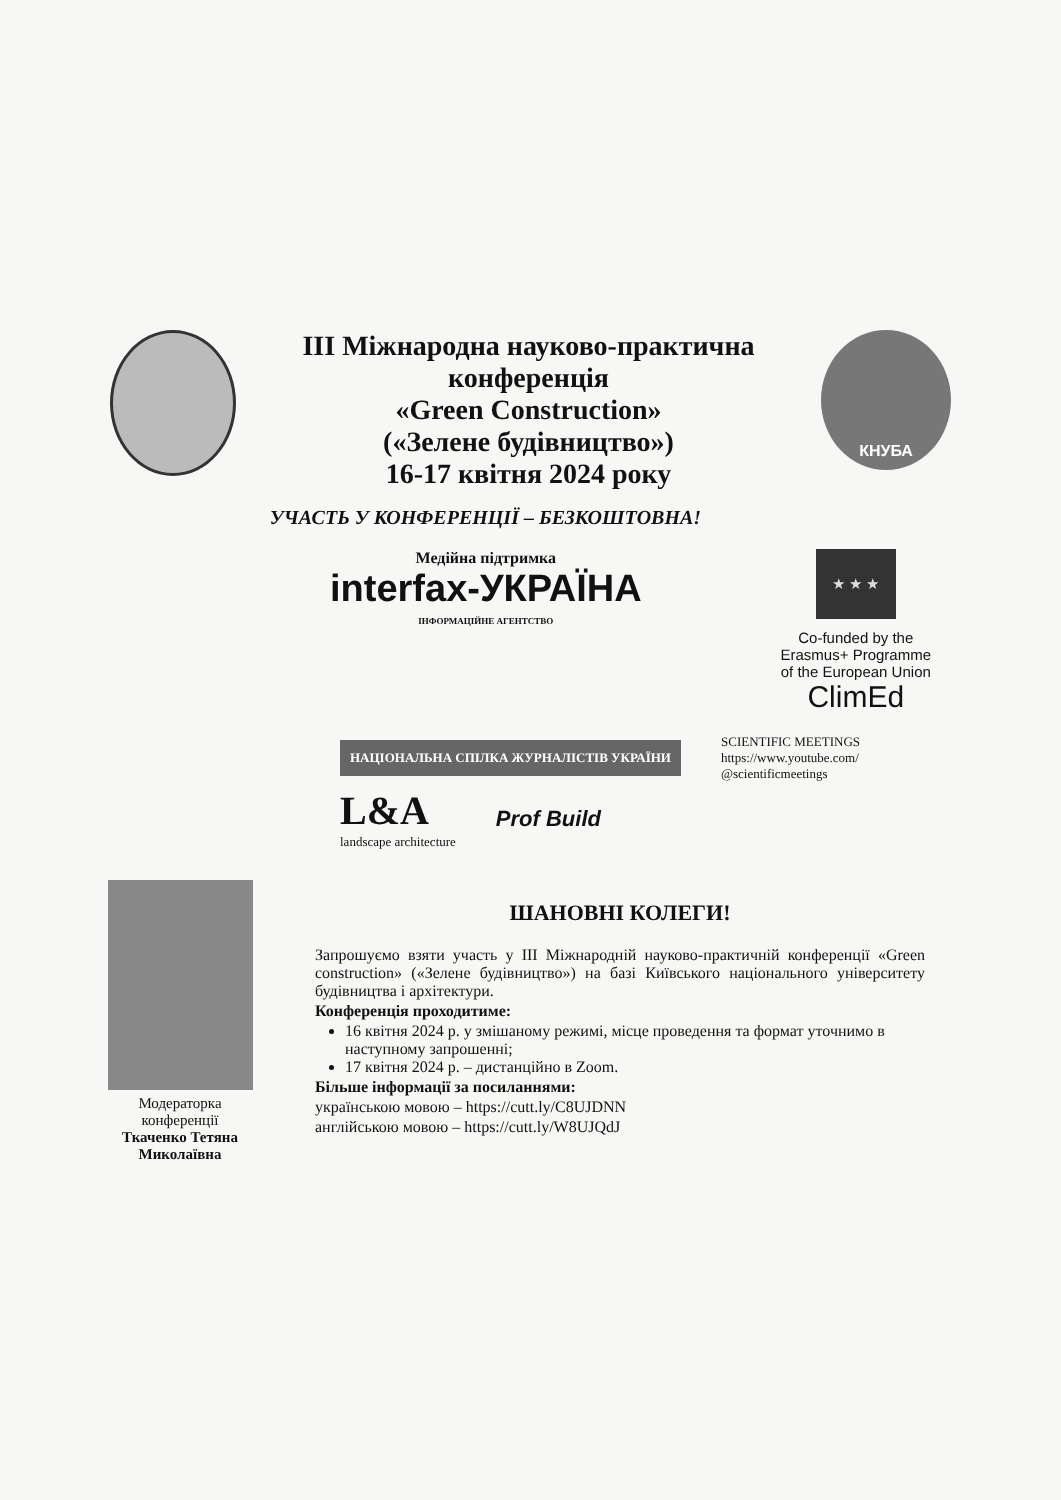ІІІ Міжнародна науково-практична
конференція
«Green Construction»
(«Зелене будівництво»)
16-17 квітня 2024 року
КНУБА
УЧАСТЬ У КОНФЕРЕНЦІЇ – БЕЗКОШТОВНА!
Медійна підтримка
interfax-УКРАЇНА
ІНФОРМАЦІЙНЕ АГЕНТСТВО
★ ★ ★
Co-funded by the
Erasmus+ Programme
of the European Union
ClimEd
НАЦІОНАЛЬНА СПІЛКА ЖУРНАЛІСТІВ УКРАЇНИ
SCIENTIFIC MEETINGS
https://www.youtube.com/
@scientificmeetings
L&A
landscape architecture
Prof Build
Модераторка конференції
Ткаченко Тетяна
Миколаївна
ШАНОВНІ КОЛЕГИ!
Запрошуємо взяти участь у ІІІ Міжнародній науково-практичній конференції «Green construction» («Зелене будівництво») на базі Київського національного університету будівництва і архітектури.
Конференція проходитиме:
16 квітня 2024 р. у змішаному режимі, місце проведення та формат уточнимо в наступному запрошенні;
17 квітня 2024 р. – дистанційно в Zoom.
Більше інформації за посиланнями:
українською мовою – https://cutt.ly/C8UJDNN
англійською мовою – https://cutt.ly/W8UJQdJ